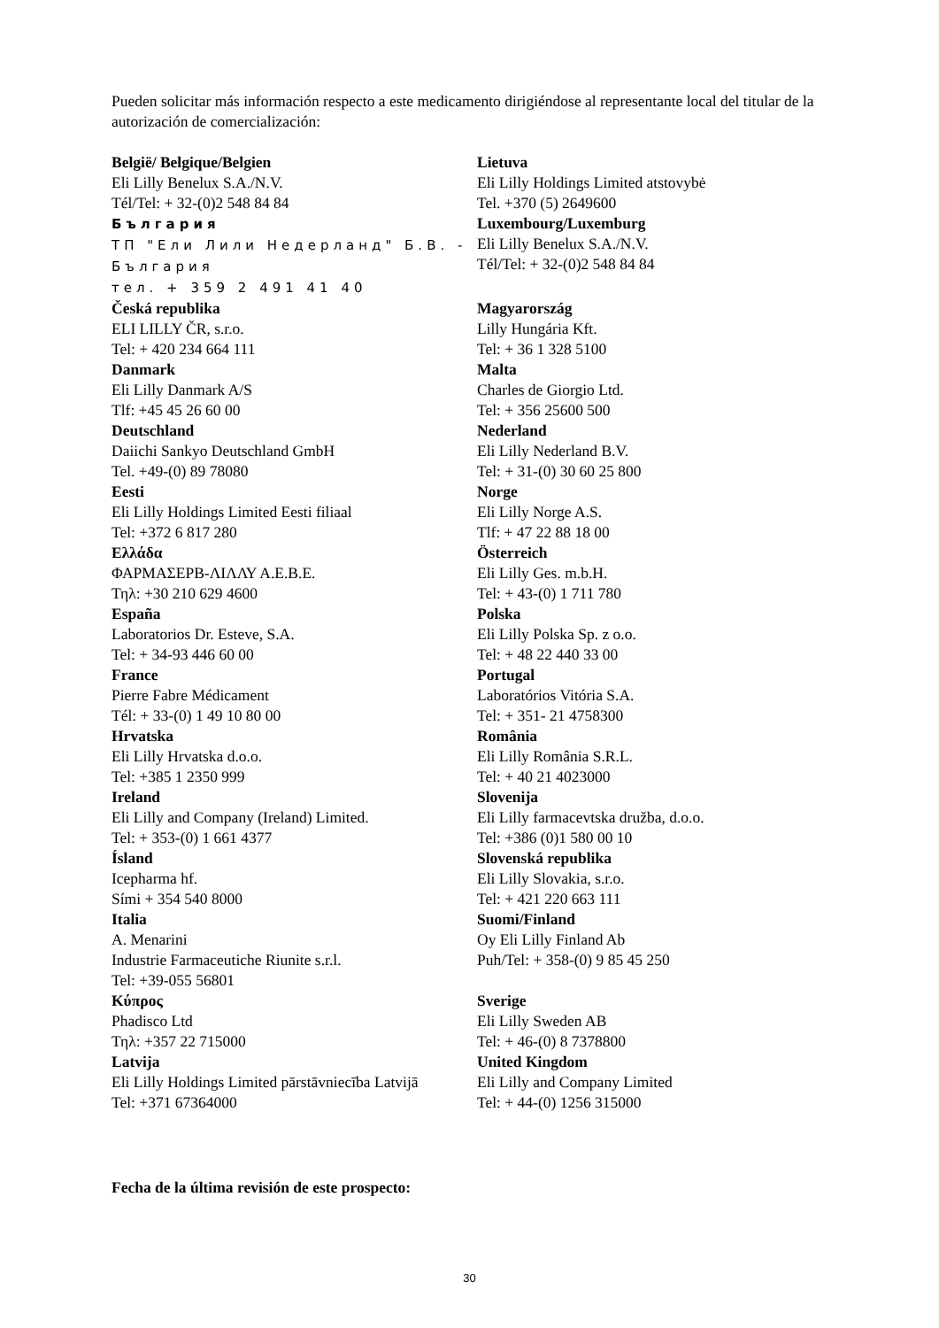Pueden solicitar más información respecto a este medicamento dirigiéndose al representante local del titular de la autorización de comercialización:
| België/ Belgique/Belgien Eli Lilly Benelux S.A./N.V. Tél/Tel: + 32-(0)2 548 84 84 България ТП "Ели Лили Недерланд" Б.В. - България тел. + 359 2 491 41 40 | Lietuva Eli Lilly Holdings Limited atstovybė Tel. +370 (5) 2649600 Luxembourg/Luxemburg Eli Lilly Benelux S.A./N.V. Tél/Tel: + 32-(0)2 548 84 84 |
| Česká republika ELI LILLY ČR, s.r.o. Tel: + 420 234 664 111 | Magyarország Lilly Hungária Kft. Tel: + 36 1 328 5100 |
| Danmark Eli Lilly Danmark A/S Tlf: +45 45 26 60 00 | Malta Charles de Giorgio Ltd. Tel: + 356 25600 500 |
| Deutschland Daiichi Sankyo Deutschland GmbH Tel. +49-(0) 89 78080 | Nederland Eli Lilly Nederland B.V. Tel: + 31-(0) 30 60 25 800 |
| Eesti Eli Lilly Holdings Limited Eesti filiaal Tel: +372 6 817 280 | Norge Eli Lilly Norge A.S. Tlf: + 47 22 88 18 00 |
| Ελλάδα ΦΑΡΜΑΣΕΡΒ-ΛΙΛΛΥ Α.Ε.Β.Ε. Τηλ: +30 210 629 4600 | Österreich Eli Lilly Ges. m.b.H. Tel: + 43-(0) 1 711 780 |
| España Laboratorios Dr. Esteve, S.A. Tel: + 34-93 446 60 00 | Polska Eli Lilly Polska Sp. z o.o. Tel: + 48 22 440 33 00 |
| France Pierre Fabre Médicament Tél: + 33-(0) 1 49 10 80 00 | Portugal Laboratórios Vitória S.A. Tel: + 351- 21 4758300 |
| Hrvatska Eli Lilly Hrvatska d.o.o. Tel: +385 1 2350 999 | România Eli Lilly România S.R.L. Tel: + 40 21 4023000 |
| Ireland Eli Lilly and Company (Ireland) Limited. Tel: + 353-(0) 1 661 4377 | Slovenija Eli Lilly farmacevtska družba, d.o.o. Tel: +386 (0)1 580 00 10 |
| Ísland Icepharma hf. Sími + 354 540 8000 | Slovenská republika Eli Lilly Slovakia, s.r.o. Tel: + 421 220 663 111 |
| Italia A. Menarini Industrie Farmaceutiche Riunite s.r.l. Tel: +39-055 56801 | Suomi/Finland Oy Eli Lilly Finland Ab Puh/Tel: + 358-(0) 9 85 45 250 |
| Κύπρος Phadisco Ltd Τηλ: +357 22 715000 | Sverige Eli Lilly Sweden AB Tel: + 46-(0) 8 7378800 |
| Latvija Eli Lilly Holdings Limited pārstāvniecība Latvijā Tel: +371 67364000 | United Kingdom Eli Lilly and Company Limited Tel: + 44-(0) 1256 315000 |
Fecha de la última revisión de este prospecto:
30